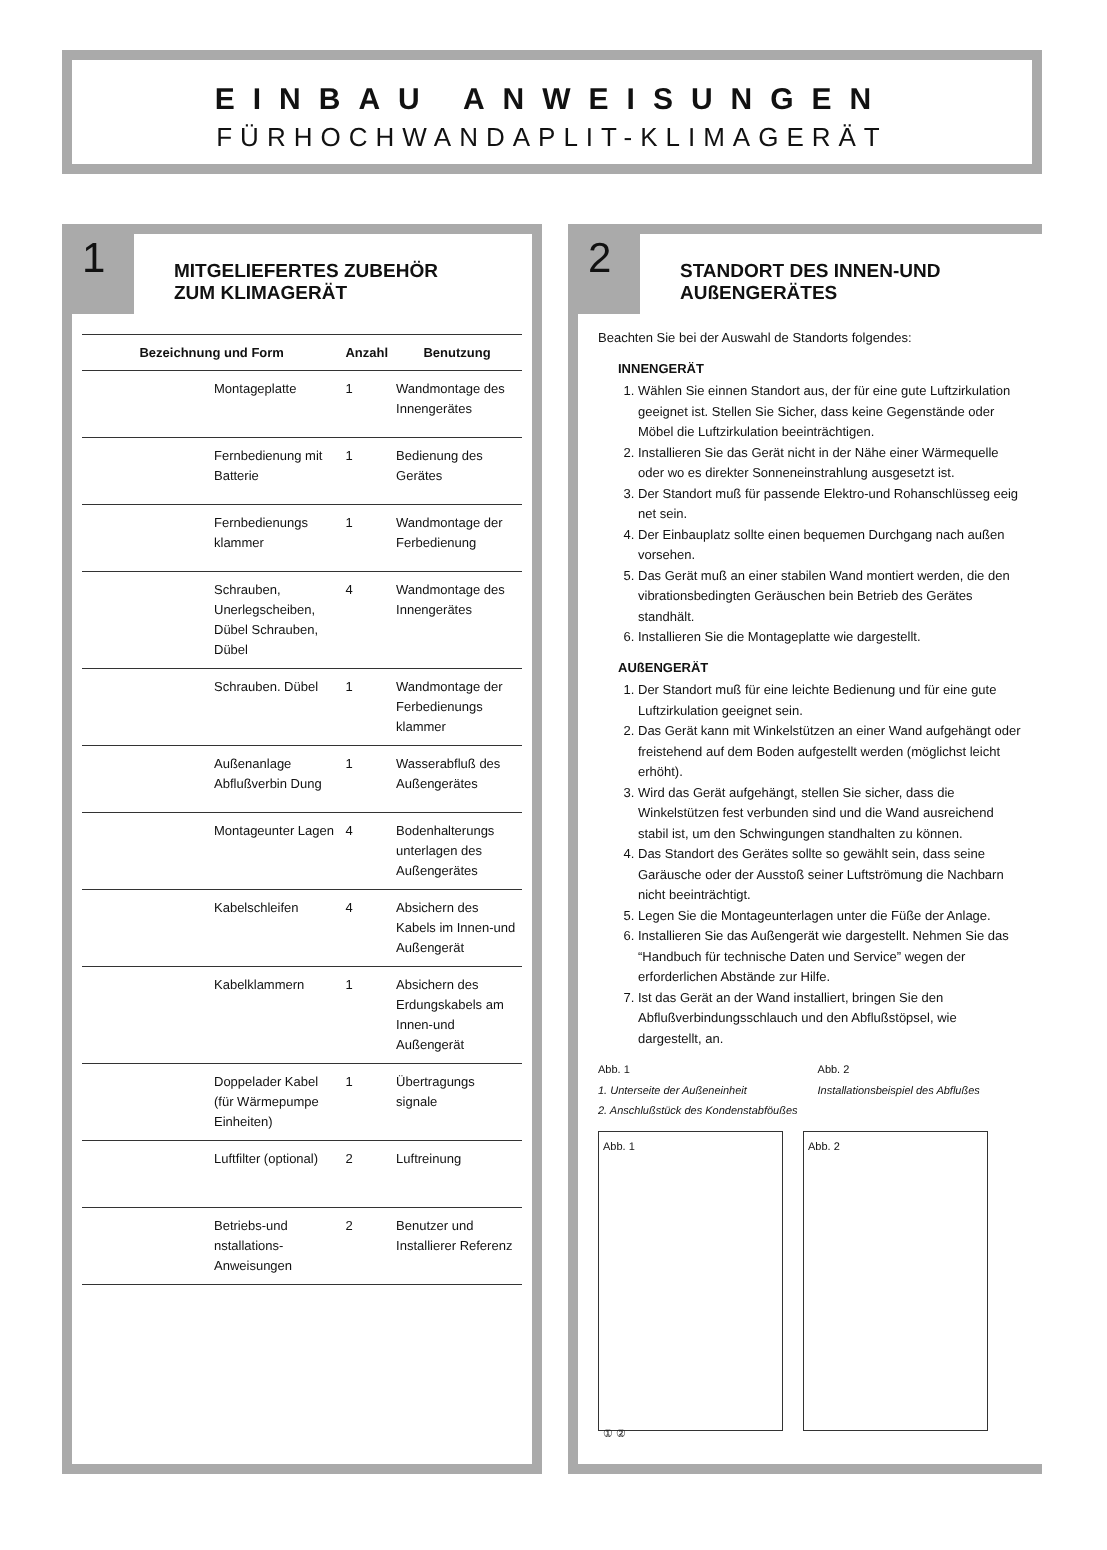EINBAU ANWEISUNGEN
FÜRHOCHWANDAPLIT-KLIMAGERÄT
1
MITGELIEFERTES ZUBEHÖR
ZUM KLIMAGERÄT
| Bezeichnung und Form | | Anzahl | Benutzung |
| --- | --- | --- | --- |
| | Montageplatte | 1 | Wandmontage des Innengerätes |
| | Fernbedienung mit Batterie | 1 | Bedienung des Gerätes |
| | Fernbedienungs klammer | 1 | Wandmontage der Ferbedienung |
| | Schrauben, Unerlegscheiben, Dübel Schrauben, Dübel | 4 | Wandmontage des Innengerätes |
| | Schrauben. Dübel | 1 | Wandmontage der Ferbedienungs klammer |
| | Außenanlage Abflußverbin Dung | 1 | Wasserabfluß des Außengerätes |
| | Montageunter Lagen | 4 | Bodenhalterungs unterlagen des Außengerätes |
| | Kabelschleifen | 4 | Absichern des Kabels im Innen-und Außengerät |
| | Kabelklammern | 1 | Absichern des Erdungskabels am Innen-und Außengerät |
| | Doppelader Kabel (für Wärmepumpe Einheiten) | 1 | Übertragungs signale |
| | Luftfilter (optional) | 2 | Luftreinung |
| | Betriebs-und nstallations-Anweisungen | 2 | Benutzer und Installierer Referenz |
2
STANDORT DES INNEN-UND
AUßENGERÄTES
Beachten Sie bei der Auswahl de Standorts folgendes:
INNENGERÄT
1. Wählen Sie einnen Standort aus, der für eine gute Luftzirkulation geeignet ist. Stellen Sie Sicher, dass keine Gegenstände oder Möbel die Luftzirkulation beeinträchtigen.
2. Installieren Sie das Gerät nicht in der Nähe einer Wärmequelle oder wo es direkter Sonneneinstrahlung ausgesetzt ist.
3. Der Standort muß für passende Elektro-und Rohanschlüsseg eeig net sein.
4. Der Einbauplatz sollte einen bequemen Durchgang nach außen vorsehen.
5. Das Gerät muß an einer stabilen Wand montiert werden, die den vibrationsbedingten Geräuschen bein Betrieb des Gerätes standhält.
6. Installieren Sie die Montageplatte wie dargestellt.
AUßENGERÄT
1. Der Standort muß für eine leichte Bedienung und für eine gute Luftzirkulation geeignet sein.
2. Das Gerät kann mit Winkelstützen an einer Wand aufgehängt oder freistehend auf dem Boden aufgestellt werden (möglichst leicht erhöht).
3. Wird das Gerät aufgehängt, stellen Sie sicher, dass die Winkelstützen fest verbunden sind und die Wand ausreichend stabil ist, um den Schwingungen standhalten zu können.
4. Das Standort des Gerätes sollte so gewählt sein, dass seine Garäusche oder der Ausstoß seiner Luftströmung die Nachbarn nicht beeinträchtigt.
5. Legen Sie die Montageunterlagen unter die Füße der Anlage.
6. Installieren Sie das Außengerät wie dargestellt. Nehmen Sie das “Handbuch für technische Daten und Service” wegen der erforderlichen Abstände zur Hilfe.
7. Ist das Gerät an der Wand installiert, bringen Sie den Abflußverbindungsschlauch und den Abflußstöpsel, wie dargestellt, an.
Abb. 1
1. Unterseite der Außeneinheit
2. Anschlußstück des Kondenstabföußes
Abb. 2
Installationsbeispiel des Abflußes
Abb. 1
① ②
Abb. 2